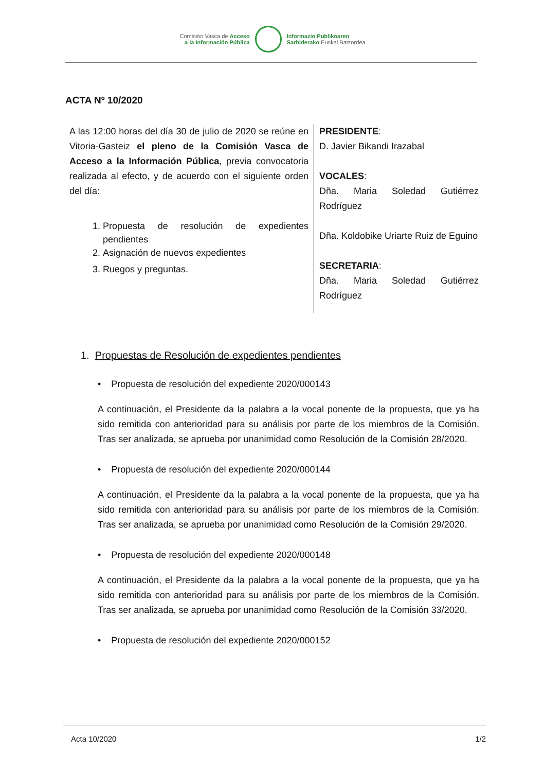Comisión Vasca de Acceso
a la Información Pública
Informazio Publikoaren
Sarbiderako Euskal Batzordea
ACTA Nº 10/2020
A las 12:00 horas del día 30 de julio de 2020 se reúne en Vitoria-Gasteiz el pleno de la Comisión Vasca de Acceso a la Información Pública, previa convocatoria realizada al efecto, y de acuerdo con el siguiente orden del día:
1. Propuesta de resolución de expedientes pendientes
2. Asignación de nuevos expedientes
3. Ruegos y preguntas.
PRESIDENTE:
D. Javier Bikandi Irazabal
VOCALES:
Dña. Maria Soledad Gutiérrez Rodríguez
Dña. Koldobike Uriarte Ruiz de Eguino
SECRETARIA:
Dña. Maria Soledad Gutiérrez Rodríguez
1. Propuestas de Resolución de expedientes pendientes
• Propuesta de resolución del expediente 2020/000143
A continuación, el Presidente da la palabra a la vocal ponente de la propuesta, que ya ha sido remitida con anterioridad para su análisis por parte de los miembros de la Comisión. Tras ser analizada, se aprueba por unanimidad como Resolución de la Comisión 28/2020.
• Propuesta de resolución del expediente 2020/000144
A continuación, el Presidente da la palabra a la vocal ponente de la propuesta, que ya ha sido remitida con anterioridad para su análisis por parte de los miembros de la Comisión. Tras ser analizada, se aprueba por unanimidad como Resolución de la Comisión 29/2020.
• Propuesta de resolución del expediente 2020/000148
A continuación, el Presidente da la palabra a la vocal ponente de la propuesta, que ya ha sido remitida con anterioridad para su análisis por parte de los miembros de la Comisión. Tras ser analizada, se aprueba por unanimidad como Resolución de la Comisión 33/2020.
• Propuesta de resolución del expediente 2020/000152
Acta 10/2020 1/2